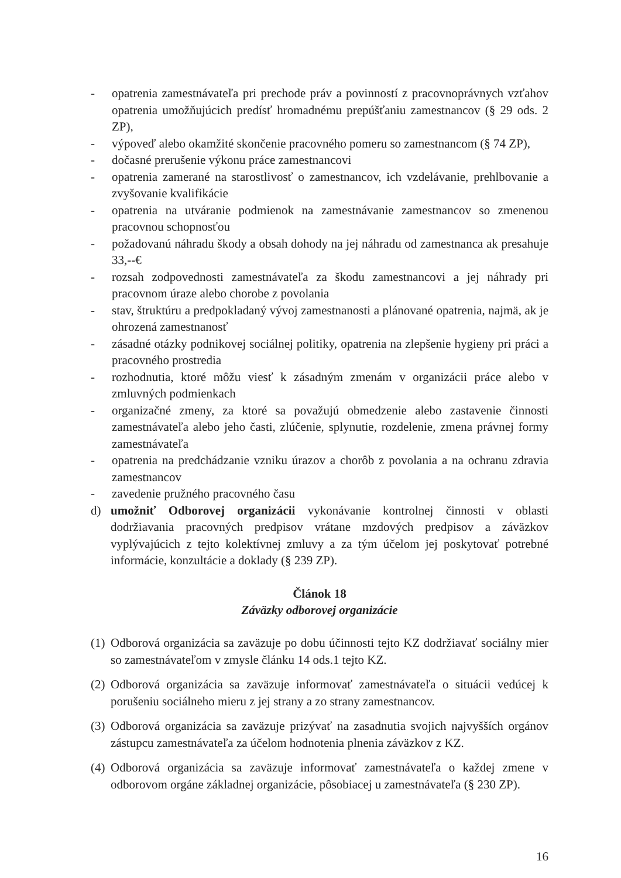- opatrenia zamestnávateľa pri prechode práv a povinností z pracovnoprávnych vzťahov opatrenia umožňujúcich predísť hromadnému prepúšťaniu zamestnancov (§ 29 ods. 2 ZP),
- výpoveď alebo okamžité skončenie pracovného pomeru so zamestnancom (§ 74 ZP),
- dočasné prerušenie výkonu práce zamestnancovi
- opatrenia zamerané na starostlivosť o zamestnancov, ich vzdelávanie, prehlbovanie a zvyšovanie kvalifikácie
- opatrenia na utváranie podmienok na zamestnávanie zamestnancov so zmenenou pracovnou schopnosťou
- požadovanú náhradu škody a obsah dohody na jej náhradu od zamestnanca ak presahuje 33,--€
- rozsah zodpovednosti zamestnávateľa za škodu zamestnancovi a jej náhrady pri pracovnom úraze alebo chorobe z povolania
- stav, štruktúru a predpokladaný vývoj zamestnanosti a plánované opatrenia, najmä, ak je ohrozená zamestnanosť
- zásadné otázky podnikovej sociálnej politiky, opatrenia na zlepšenie hygieny pri práci a pracovného prostredia
- rozhodnutia, ktoré môžu viesť k zásadným zmenám v organizácii práce alebo v zmluvných podmienkach
- organizačné zmeny, za ktoré sa považujú obmedzenie alebo zastavenie činnosti zamestnávateľa alebo jeho časti, zlúčenie, splynutie, rozdelenie, zmena právnej formy zamestnávateľa
- opatrenia na predchádzanie vzniku úrazov a chorôb z povolania a na ochranu zdravia zamestnancov
- zavedenie pružného pracovného času
d) umožniť Odborovej organizácii vykonávanie kontrolnej činnosti v oblasti dodržiavania pracovných predpisov vrátane mzdových predpisov a záväzkov vyplývajúcich z tejto kolektívnej zmluvy a za tým účelom jej poskytovať potrebné informácie, konzultácie a doklady (§ 239 ZP).
Článok 18
Záväzky odborovej organizácie
(1) Odborová organizácia sa zaväzuje po dobu účinnosti tejto KZ dodržiavať sociálny mier so zamestnávateľom v zmysle článku 14 ods.1 tejto KZ.
(2) Odborová organizácia sa zaväzuje informovať zamestnávateľa o situácii vedúcej k porušeniu sociálneho mieru z jej strany a zo strany zamestnancov.
(3) Odborová organizácia sa zaväzuje prizývať na zasadnutia svojich najvyšších orgánov zástupcu zamestnávateľa za účelom hodnotenia plnenia záväzkov z KZ.
(4) Odborová organizácia sa zaväzuje informovať zamestnávateľa o každej zmene v odborovom orgáne základnej organizácie, pôsobiacej u zamestnávateľa (§ 230 ZP).
16